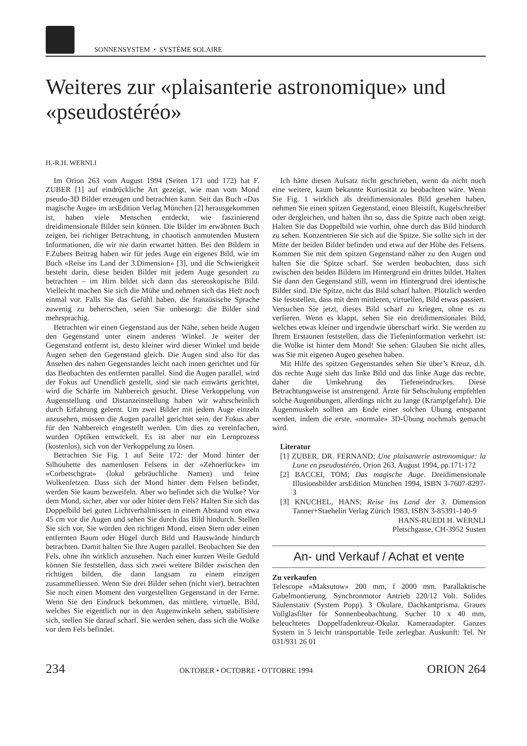SONNENSYSTEM • SYSTÈME SOLAIRE
Weiteres zur «plaisanterie astronomique» und «pseudostéréo»
H.-R.H. WERNLI
Im Orion 263 vom August 1994 (Seiten 171 und 172) hat F. ZUBER [1] auf eindrückliche Art gezeigt, wie man vom Mond pseudo-3D Bilder erzeugen und betrachten kann. Seit das Buch «Das magische Auge» im arsEdition Verlag München [2] herausgekommen ist, haben viele Menschen entdeckt, wie faszinierend dreidimensionale Bilder sein können. Die Bilder im erwähnten Buch zeigen, bei richtiger Betrachtung, in chaotisch anmutenden Mustern Informationen, die wir nie darin erwartet hätten. Bei den Bildern in F.Zubers Beitrag haben wir für jedes Auge ein eigenes Bild, wie im Buch «Reise ins Land der 3.Dimension» [3], und die Schwierigkeit besteht darin, diese beiden Bilder mit jedem Auge gesondert zu betrachten – im Hirn bildet sich dann das stereoskopische Bild. Vielleicht machen Sie sich die Mühe und nehmen sich das Heft noch einmal vor. Falls Sie das Gefühl haben, die französische Sprache zuwenig zu beherrschen, seien Sie unbesorgt: die Bilder sind mehrsprachig.
Betrachten wir einen Gegenstand aus der Nähe, sehen beide Augen den Gegenstand unter einem anderen Winkel. Je weiter der Gegenstand entfernt ist, desto kleiner wird dieser Winkel und beide Augen sehen den Gegenstand gleich. Die Augen sind also für das Ansehen des nahen Gegenstandes leicht nach innen gerichtet und für das Beobachten des entfernten parallel. Sind die Augen parallel, wird der Fokus auf Unendlich gestellt, sind sie nach einwärts gerichtet, wird die Schärfe im Nahbereich gesucht. Diese Verkoppelung von Augenstellung und Distanzeinstellung haben wir wahrscheinlich durch Erfahrung gelernt. Um zwei Bilder mit jedem Auge einzeln anzusehen, müssen die Augen parallel gerichtet sein, der Fokus aber für den Nahbereich eingestellt werden. Um dies zu vereinfachen, wurden Optiken entwickelt. Es ist aber nur ein Lernprozess (kostenlos), sich von der Verkoppelung zu lösen.
Betrachten Sie Fig. 1 auf Seite 172: der Mond hinter der Silhouhette des namenlosen Felsens in der «Zehnerlücke» im «Corbetschgrat» (lokal gebräuchliche Namen) und feine Wolkenfetzen. Dass sich der Mond hinter dem Felsen befindet, werden Sie kaum bezweifeln. Aber wo befindet sich die Wolke? Vor dem Mond, sicher, aber vor oder hinter dem Fels? Halten Sie sich das Doppelbild bei guten Lichtverhältnissen in einem Abstand von etwa 45 cm vor die Augen und sehen Sie durch das Bild hindurch. Stellen Sie sich vor, Sie würden den richtigen Mond, einen Stern oder einen entfernten Baum oder Hügel durch Bild und Hauswände hindurch betrachten. Damit halten Sie Ihre Augen parallel. Beobachten Sie den Fels, ohne ihn wirklich anzusehen. Nach einer kurzen Weile Geduld können Sie feststellen, dass sich zwei weitere Bilder zwischen den richtigen bilden, die dann langsam zu einem einzigen zusammefliessen. Wenn Sie drei Bilder sehen (nicht vier), betrachten Sie noch einen Moment den vorgestellten Gegenstand in der Ferne. Wenn Sie den Eindruck bekommen, das mittlere, virtuelle, Bild, welches Sie eigentlich nur in den Augenwinkeln sehen, stabilisiere sich, stellen Sie darauf scharf. Sie werden sehen, dass sich die Wolke vor dem Fels befindet.
Ich hätte diesen Aufsatz nicht geschrieben, wenn da nicht noch eine weitere, kaum bekannte Kuriosität zu beobachten wäre. Wenn Sie Fig. 1 wirklich als dreidimensionales Bild gesehen haben, nehmen Sie einen spitzen Gegenstand, einen Bleistift, Kugelschreiber oder dergleichen, und halten ihn so, dass die Spitze nach oben zeigt. Halten Sie das Doppelbild wie vorhin, ohne durch das Bild hindurch zu sehen. Konzentrieren Sie sich auf die Spitze. Sie sollte sich in der Mitte der beiden Bilder befinden und etwa auf der Höhe des Felsens. Kommen Sie mit dem spitzen Gegenstand näher zu den Augen und halten Sie die Spitze scharf. Sie werden beobachten, dass sich zwischen den beiden Bildern im Hintergrund ein drittes bildet. Halten Sie dann den Gegenstand still, wenn im Hintergrund drei identische Bilder sind. Die Spitze, nicht das Bild scharf halten. Plötzlich werden Sie feststellen, dass mit dem mittleren, virtuellen, Bild etwas passiert. Versuchen Sie jetzt, dieses Bild scharf zu kriegen, ohne es zu verlieren. Wenn es klappt, sehen Sie ein dreidimensionales Bild, welches etwas kleiner und irgendwie überscharf wirkt. Sie werden zu Ihrem Erstaunen feststellen, dass die Tiefeninformation verkehrt ist: die Wolke ist hinter dem Mond! Sie sehen: Glauben Sie nicht alles, was Sie mit eigenen Augen gesehen haben.
Mit Hilfe des spitzen Gegenstandes sehen Sie über’s Kreuz, d.h. das rechte Auge sieht das linke Bild und das linke Auge das rechte, daher die Umkehrung des Tiefeneindruckes. Diese Betrachtungsweise ist anstrengend. Ärzte für Sehschulung empfehlen solche Augenübungen, allerdings nicht zu lange (Krampfgefahr). Die Augenmuskeln sollten am Ende einer solchen Übung entspannt werden, indem die erste, «normale» 3D-Übung nochmals gemacht wird.
Literatur
[1] ZUBER, DR. FERNAND; Une plaisanterie astronomique: la Lune en pseudostéréo, Orion 263, August 1994, pp.171-172
[2] BACCEI, TOM; Das magische Auge. Dreidimensionale Illusionsbilder arsEdition München 1994, ISBN 3-7607-8297-3
[3] KNUCHEL, HANS; Reise ins Land der 3. Dimension Tanner+Staehelin Verlag Zürich 1983, ISBN 3-85391-140-9
HANS-RUEDI H. WERNLI
Pletschgasse, CH-3952 Susten
An- und Verkauf / Achat et vente
Zu verkaufen
Telescope «Maksutow» 200 mm, f 2000 mm. Parallaktische Gabelmontierung. Synchronmotor Antrieb 220/12 Volt. Solides Säulenstativ (System Popp). 3 Okulare, Dachkantprisma. Graues Vollglasfilter für Sonnenbeobachtung. Sucher 10 x 40 mm, beleuchtetes Doppelfadenkreuz-Okular. Kameraadapter. Ganzes System in 5 leicht transportable Teile zerlegbar. Auskunft: Tel. Nr 031/931 26 01
234 OKTOBER • OCTOBRE • OTTOBRE 1994 ORION 264